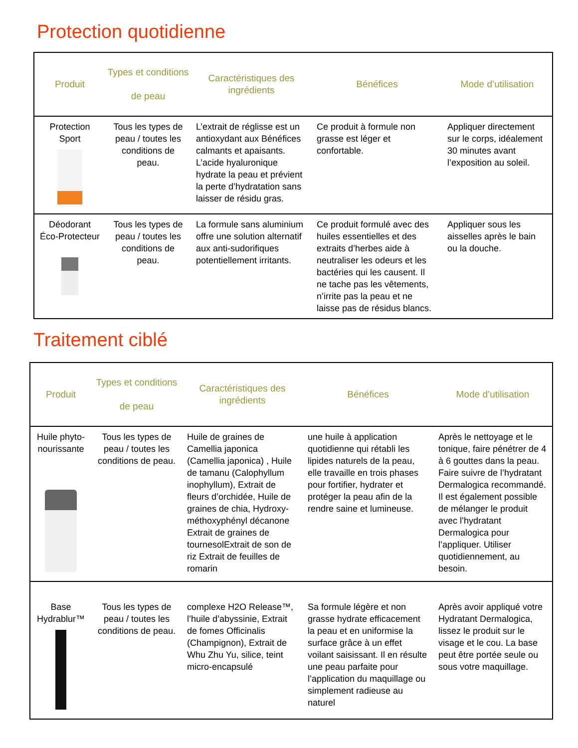Protection quotidienne
| Produit | Types et conditions de peau | Caractéristiques des ingrédients | Bénéfices | Mode d’utilisation |
| --- | --- | --- | --- | --- |
| Protection Sport | Tous les types de peau / toutes les conditions de peau. | L’extrait de réglisse est un antioxydant aux Bénéfices calmants et apaisants. L’acide hyaluronique hydrate la peau et prévient la perte d’hydratation sans laisser de résidu gras. | Ce produit à formule non grasse est léger et confortable. | Appliquer directement sur le corps, idéalement 30 minutes avant l’exposition au soleil. |
| Déodorant Éco-Protecteur | Tous les types de peau / toutes les conditions de peau. | La formule sans aluminium offre une solution alternatif aux anti-sudorifiques potentiellement irritants. | Ce produit formulé avec des huiles essentielles et des extraits d’herbes aide à neutraliser les odeurs et les bactéries qui les causent. Il ne tache pas les vêtements, n’irrite pas la peau et ne laisse pas de résidus blancs. | Appliquer sous les aisselles après le bain ou la douche. |
Traitement ciblé
| Produit | Types et conditions de peau | Caractéristiques des ingrédients | Bénéfices | Mode d’utilisation |
| --- | --- | --- | --- | --- |
| Huile phyto-nourissante | Tous les types de peau / toutes les conditions de peau. | Huile de graines de Camellia japonica (Camellia japonica) , Huile de tamanu (Calophyllum inophyllum), Extrait de fleurs d’orchidée, Huile de graines de chia, Hydroxy-méthoxyphényl décanone Extrait de graines de tournesolExtrait de son de riz Extrait de feuilles de romarin | une huile à application quotidienne qui rétabli les lipides naturels de la peau, elle travaille en trois phases pour fortifier, hydrater et protéger la peau afin de la rendre saine et lumineuse. | Après le nettoyage et le tonique, faire pénétrer de 4 à 6 gouttes dans la peau. Faire suivre de l’hydratant Dermalogica recommandé. Il est également possible de mélanger le produit avec l’hydratant Dermalogica pour l’appliquer. Utiliser quotidiennement, au besoin. |
| Base Hydrablur™ | Tous les types de peau / toutes les conditions de peau. | complexe H2O Release™, l’huile d’abyssinie, Extrait de fomes Officinalis (Champignon), Extrait de Whu Zhu Yu, silice, teint micro-encapsulé | Sa formule légère et non grasse hydrate efficacement la peau et en uniformise la surface grâce à un effet voilant saisissant. Il en résulte une peau parfaite pour l’application du maquillage ou simplement radieuse au naturel | Après avoir appliqué votre Hydratant Dermalogica, lissez le produit sur le visage et le cou. La base peut être portée seule ou sous votre maquillage. |